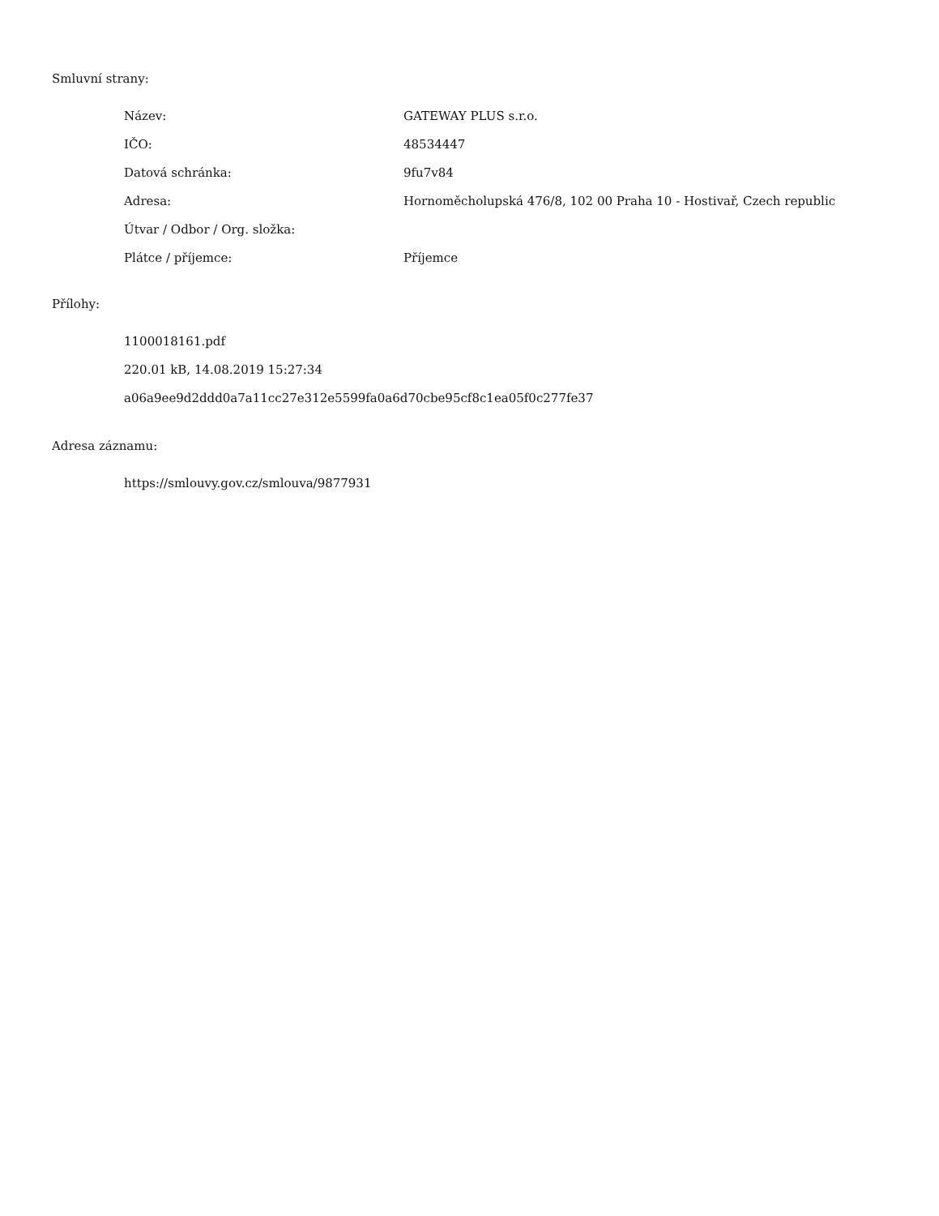Smluvní strany:
| Název: | GATEWAY PLUS s.r.o. |
| IČO: | 48534447 |
| Datová schránka: | 9fu7v84 |
| Adresa: | Hornoměcholupská 476/8, 102 00 Praha 10 - Hostivař, Czech republic |
| Útvar / Odbor / Org. složka: | |
| Plátce / příjemce: | Příjemce |
Přílohy:
1100018161.pdf
220.01 kB, 14.08.2019 15:27:34
a06a9ee9d2ddd0a7a11cc27e312e5599fa0a6d70cbe95cf8c1ea05f0c277fe37
Adresa záznamu:
https://smlouvy.gov.cz/smlouva/9877931